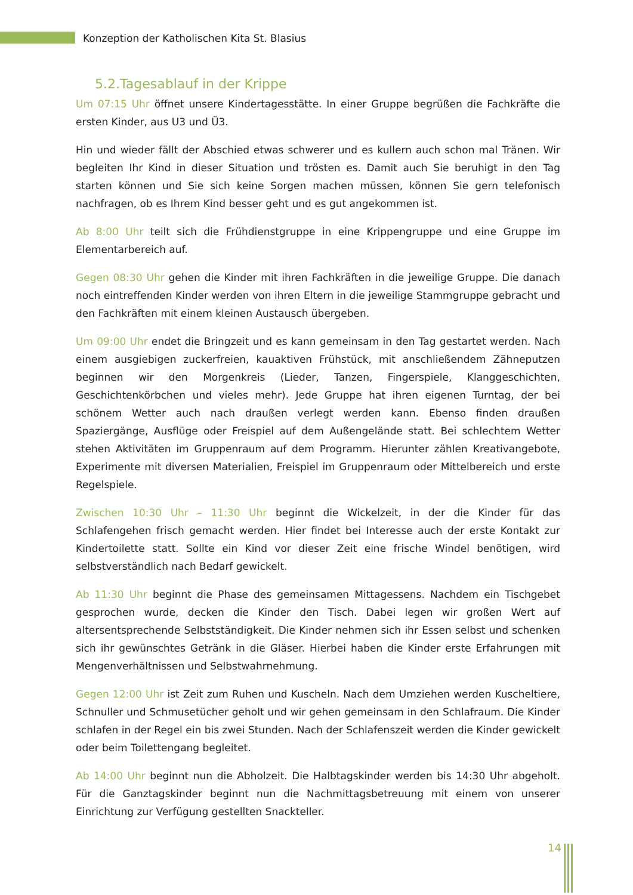Konzeption der Katholischen Kita St. Blasius
5.2.Tagesablauf in der Krippe
Um 07:15 Uhr öffnet unsere Kindertagesstätte. In einer Gruppe begrüßen die Fachkräfte die ersten Kinder, aus U3 und Ü3.
Hin und wieder fällt der Abschied etwas schwerer und es kullern auch schon mal Tränen. Wir begleiten Ihr Kind in dieser Situation und trösten es. Damit auch Sie beruhigt in den Tag starten können und Sie sich keine Sorgen machen müssen, können Sie gern telefonisch nachfragen, ob es Ihrem Kind besser geht und es gut angekommen ist.
Ab 8:00 Uhr teilt sich die Frühdienstgruppe in eine Krippengruppe und eine Gruppe im Elementarbereich auf.
Gegen 08:30 Uhr gehen die Kinder mit ihren Fachkräften in die jeweilige Gruppe. Die danach noch eintreffenden Kinder werden von ihren Eltern in die jeweilige Stammgruppe gebracht und den Fachkräften mit einem kleinen Austausch übergeben.
Um 09:00 Uhr endet die Bringzeit und es kann gemeinsam in den Tag gestartet werden. Nach einem ausgiebigen zuckerfreien, kauaktiven Frühstück, mit anschließendem Zähneputzen beginnen wir den Morgenkreis (Lieder, Tanzen, Fingerspiele, Klanggeschichten, Geschichtenkörbchen und vieles mehr). Jede Gruppe hat ihren eigenen Turntag, der bei schönem Wetter auch nach draußen verlegt werden kann. Ebenso finden draußen Spaziergänge, Ausflüge oder Freispiel auf dem Außengelände statt. Bei schlechtem Wetter stehen Aktivitäten im Gruppenraum auf dem Programm. Hierunter zählen Kreativangebote, Experimente mit diversen Materialien, Freispiel im Gruppenraum oder Mittelbereich und erste Regelspiele.
Zwischen 10:30 Uhr – 11:30 Uhr beginnt die Wickelzeit, in der die Kinder für das Schlafengehen frisch gemacht werden. Hier findet bei Interesse auch der erste Kontakt zur Kindertoilette statt. Sollte ein Kind vor dieser Zeit eine frische Windel benötigen, wird selbstverständlich nach Bedarf gewickelt.
Ab 11:30 Uhr beginnt die Phase des gemeinsamen Mittagessens. Nachdem ein Tischgebet gesprochen wurde, decken die Kinder den Tisch. Dabei legen wir großen Wert auf altersentsprechende Selbstständigkeit. Die Kinder nehmen sich ihr Essen selbst und schenken sich ihr gewünschtes Getränk in die Gläser. Hierbei haben die Kinder erste Erfahrungen mit Mengenverhältnissen und Selbstwahrnehmung.
Gegen 12:00 Uhr ist Zeit zum Ruhen und Kuscheln. Nach dem Umziehen werden Kuscheltiere, Schnuller und Schmusetücher geholt und wir gehen gemeinsam in den Schlafraum. Die Kinder schlafen in der Regel ein bis zwei Stunden. Nach der Schlafenszeit werden die Kinder gewickelt oder beim Toilettengang begleitet.
Ab 14:00 Uhr beginnt nun die Abholzeit. Die Halbtagskinder werden bis 14:30 Uhr abgeholt. Für die Ganztagskinder beginnt nun die Nachmittagsbetreuung mit einem von unserer Einrichtung zur Verfügung gestellten Snackteller.
14